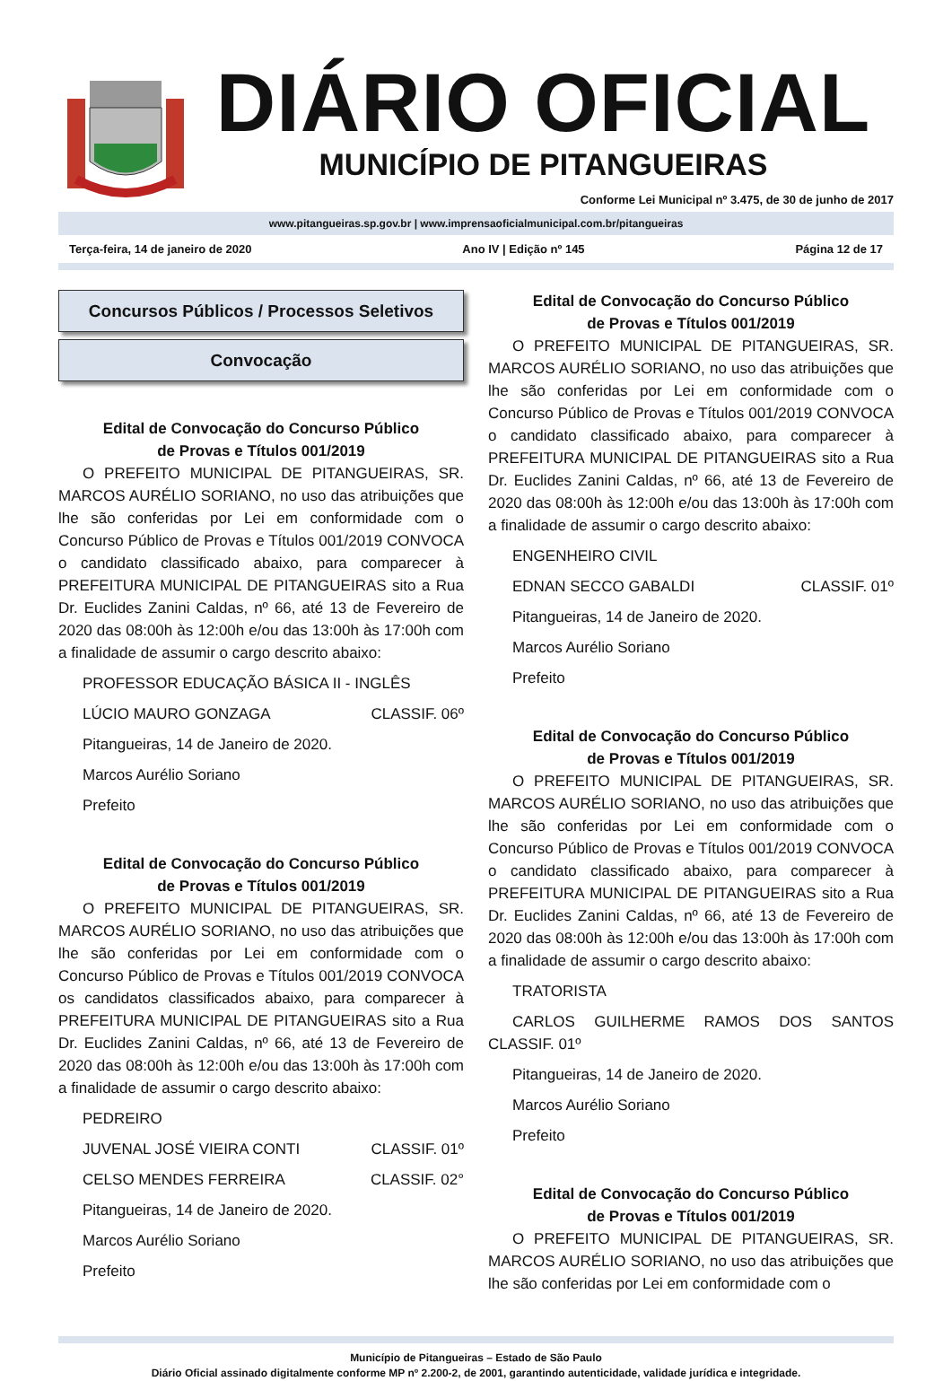DIÁRIO OFICIAL
MUNICÍPIO DE PITANGUEIRAS
Conforme Lei Municipal nº 3.475, de 30 de junho de 2017
www.pitangueiras.sp.gov.br | www.imprensaoficialmunicipal.com.br/pitangueiras
Terça-feira, 14 de janeiro de 2020 Ano IV | Edição nº 145 Página 12 de 17
Concursos Públicos / Processos Seletivos
Convocação
Edital de Convocação do Concurso Público
de Provas e Títulos 001/2019
O PREFEITO MUNICIPAL DE PITANGUEIRAS, SR. MARCOS AURÉLIO SORIANO, no uso das atribuições que lhe são conferidas por Lei em conformidade com o Concurso Público de Provas e Títulos 001/2019 CONVOCA o candidato classificado abaixo, para comparecer à PREFEITURA MUNICIPAL DE PITANGUEIRAS sito a Rua Dr. Euclides Zanini Caldas, nº 66, até 13 de Fevereiro de 2020 das 08:00h às 12:00h e/ou das 13:00h às 17:00h com a finalidade de assumir o cargo descrito abaixo:
PROFESSOR EDUCAÇÃO BÁSICA II - INGLÊS
LÚCIO MAURO GONZAGA CLASSIF. 06º
Pitangueiras, 14 de Janeiro de 2020.
Marcos Aurélio Soriano
Prefeito
Edital de Convocação do Concurso Público
de Provas e Títulos 001/2019
O PREFEITO MUNICIPAL DE PITANGUEIRAS, SR. MARCOS AURÉLIO SORIANO, no uso das atribuições que lhe são conferidas por Lei em conformidade com o Concurso Público de Provas e Títulos 001/2019 CONVOCA os candidatos classificados abaixo, para comparecer à PREFEITURA MUNICIPAL DE PITANGUEIRAS sito a Rua Dr. Euclides Zanini Caldas, nº 66, até 13 de Fevereiro de 2020 das 08:00h às 12:00h e/ou das 13:00h às 17:00h com a finalidade de assumir o cargo descrito abaixo:
PEDREIRO
JUVENAL JOSÉ VIEIRA CONTI CLASSIF. 01º
CELSO MENDES FERREIRA CLASSIF. 02°
Pitangueiras, 14 de Janeiro de 2020.
Marcos Aurélio Soriano
Prefeito
Edital de Convocação do Concurso Público
de Provas e Títulos 001/2019
O PREFEITO MUNICIPAL DE PITANGUEIRAS, SR. MARCOS AURÉLIO SORIANO, no uso das atribuições que lhe são conferidas por Lei em conformidade com o Concurso Público de Provas e Títulos 001/2019 CONVOCA o candidato classificado abaixo, para comparecer à PREFEITURA MUNICIPAL DE PITANGUEIRAS sito a Rua Dr. Euclides Zanini Caldas, nº 66, até 13 de Fevereiro de 2020 das 08:00h às 12:00h e/ou das 13:00h às 17:00h com a finalidade de assumir o cargo descrito abaixo:
ENGENHEIRO CIVIL
EDNAN SECCO GABALDI CLASSIF. 01º
Pitangueiras, 14 de Janeiro de 2020.
Marcos Aurélio Soriano
Prefeito
Edital de Convocação do Concurso Público
de Provas e Títulos 001/2019
O PREFEITO MUNICIPAL DE PITANGUEIRAS, SR. MARCOS AURÉLIO SORIANO, no uso das atribuições que lhe são conferidas por Lei em conformidade com o Concurso Público de Provas e Títulos 001/2019 CONVOCA o candidato classificado abaixo, para comparecer à PREFEITURA MUNICIPAL DE PITANGUEIRAS sito a Rua Dr. Euclides Zanini Caldas, nº 66, até 13 de Fevereiro de 2020 das 08:00h às 12:00h e/ou das 13:00h às 17:00h com a finalidade de assumir o cargo descrito abaixo:
TRATORISTA
CARLOS GUILHERME RAMOS DOS SANTOS CLASSIF. 01º
Pitangueiras, 14 de Janeiro de 2020.
Marcos Aurélio Soriano
Prefeito
Edital de Convocação do Concurso Público
de Provas e Títulos 001/2019
O PREFEITO MUNICIPAL DE PITANGUEIRAS, SR. MARCOS AURÉLIO SORIANO, no uso das atribuições que lhe são conferidas por Lei em conformidade com o
Município de Pitangueiras – Estado de São Paulo
Diário Oficial assinado digitalmente conforme MP nº 2.200-2, de 2001, garantindo autenticidade, validade jurídica e integridade.